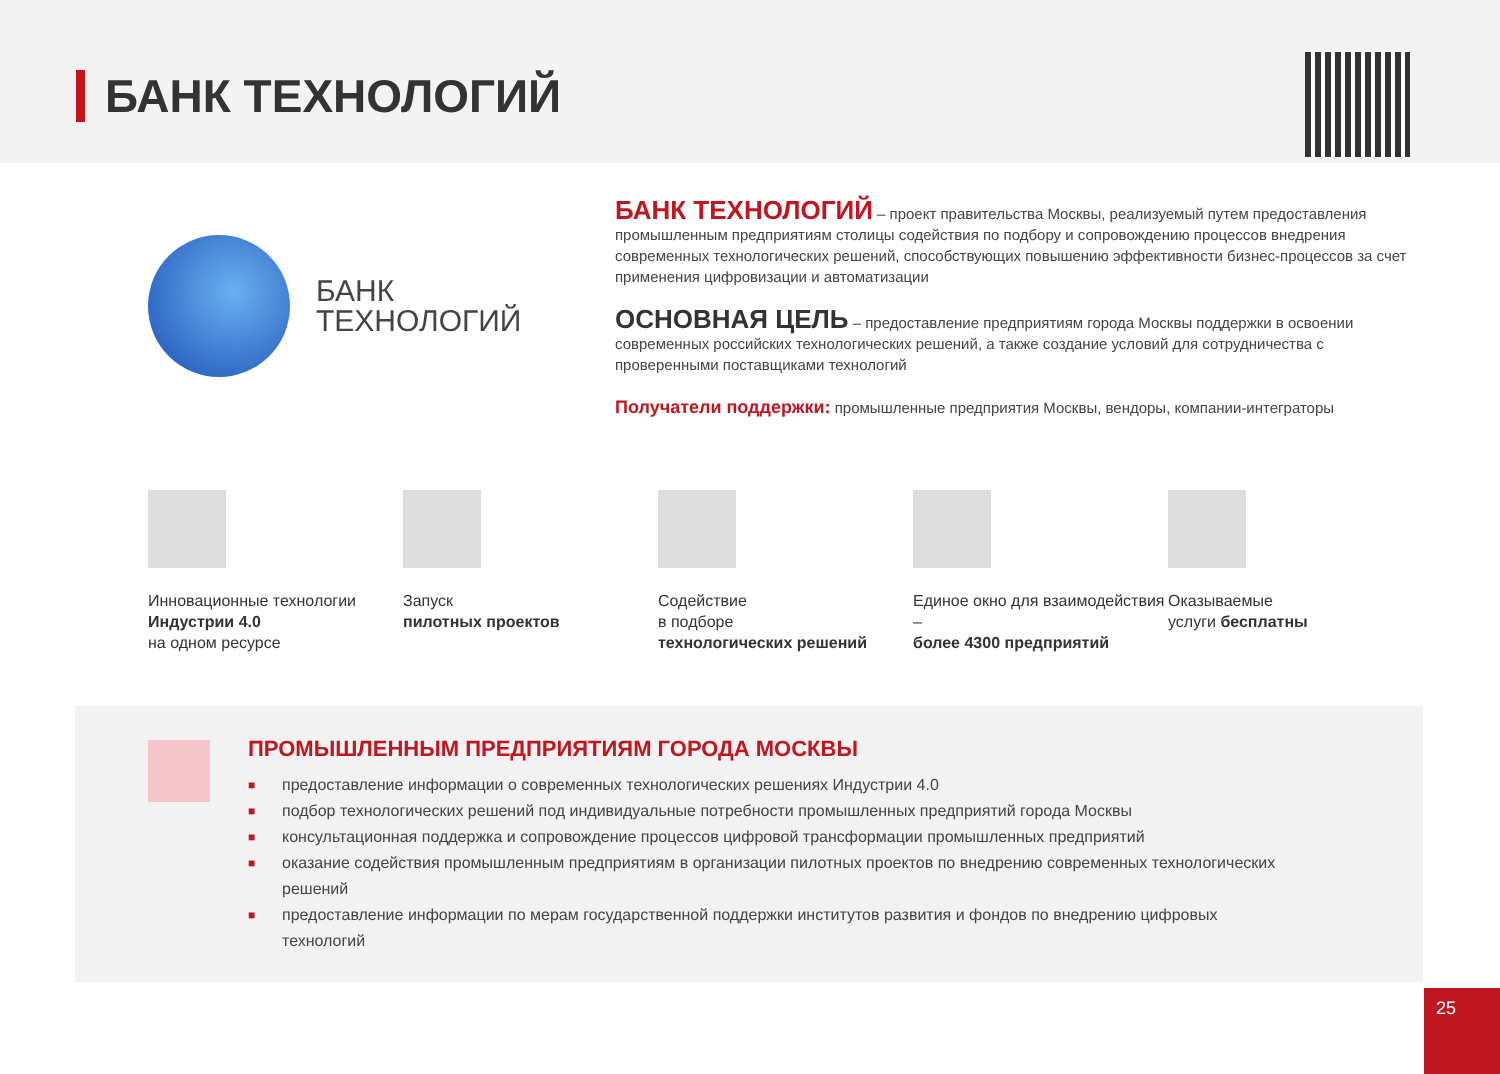БАНК ТЕХНОЛОГИЙ
БАНК
ТЕХНОЛОГИЙ
БАНК ТЕХНОЛОГИЙ – проект правительства Москвы, реализуемый путем предоставления промышленным предприятиям столицы содействия по подбору и сопровождению процессов внедрения современных технологических решений, способствующих повышению эффективности бизнес-процессов за счет применения цифровизации и автоматизации
ОСНОВНАЯ ЦЕЛЬ – предоставление предприятиям города Москвы поддержки в освоении современных российских технологических решений, а также создание условий для сотрудничества с проверенными поставщиками технологий
Получатели поддержки: промышленные предприятия Москвы, вендоры, компании-интеграторы
Инновационные технологии
Индустрии 4.0
на одном ресурсе
Запуск
пилотных проектов
Содействие
в подборе
технологических решений
Единое окно для взаимодействия –
более 4300 предприятий
Оказываемые
услуги бесплатны
ПРОМЫШЛЕННЫМ ПРЕДПРИЯТИЯМ ГОРОДА МОСКВЫ
■ предоставление информации о современных технологических решениях Индустрии 4.0
■ подбор технологических решений под индивидуальные потребности промышленных предприятий города Москвы
■ консультационная поддержка и сопровождение процессов цифровой трансформации промышленных предприятий
■ оказание содействия промышленным предприятиям в организации пилотных проектов по внедрению современных технологических решений
■ предоставление информации по мерам государственной поддержки институтов развития и фондов по внедрению цифровых технологий
25